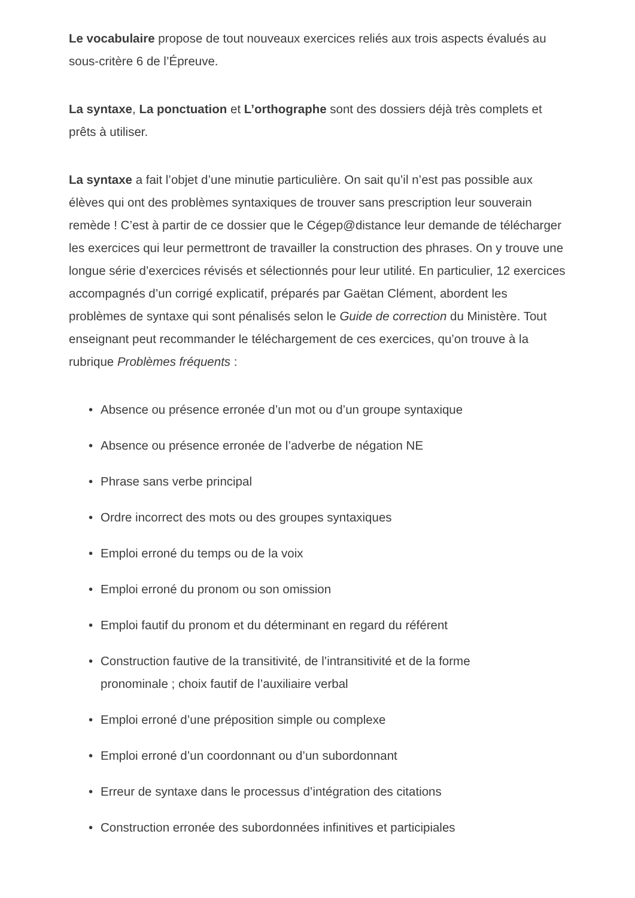Le vocabulaire propose de tout nouveaux exercices reliés aux trois aspects évalués au sous-critère 6 de l’Épreuve.
La syntaxe, La ponctuation et L’orthographe sont des dossiers déjà très complets et prêts à utiliser.
La syntaxe a fait l’objet d’une minutie particulière. On sait qu’il n’est pas possible aux élèves qui ont des problèmes syntaxiques de trouver sans prescription leur souverain remède ! C’est à partir de ce dossier que le Cégep@distance leur demande de télécharger les exercices qui leur permettront de travailler la construction des phrases. On y trouve une longue série d’exercices révisés et sélectionnés pour leur utilité. En particulier, 12 exercices accompagnés d’un corrigé explicatif, préparés par Gaëtan Clément, abordent les problèmes de syntaxe qui sont pénalisés selon le Guide de correction du Ministère. Tout enseignant peut recommander le téléchargement de ces exercices, qu’on trouve à la rubrique Problèmes fréquents :
• Absence ou présence erronée d’un mot ou d’un groupe syntaxique
• Absence ou présence erronée de l’adverbe de négation NE
• Phrase sans verbe principal
• Ordre incorrect des mots ou des groupes syntaxiques
• Emploi erroné du temps ou de la voix
• Emploi erroné du pronom ou son omission
• Emploi fautif du pronom et du déterminant en regard du référent
• Construction fautive de la transitivité, de l’intransitivité et de la forme
pronominale ; choix fautif de l’auxiliaire verbal
• Emploi erroné d’une préposition simple ou complexe
• Emploi erroné d’un coordonnant ou d’un subordonnant
• Erreur de syntaxe dans le processus d’intégration des citations
• Construction erronée des subordonnées infinitives et participiales